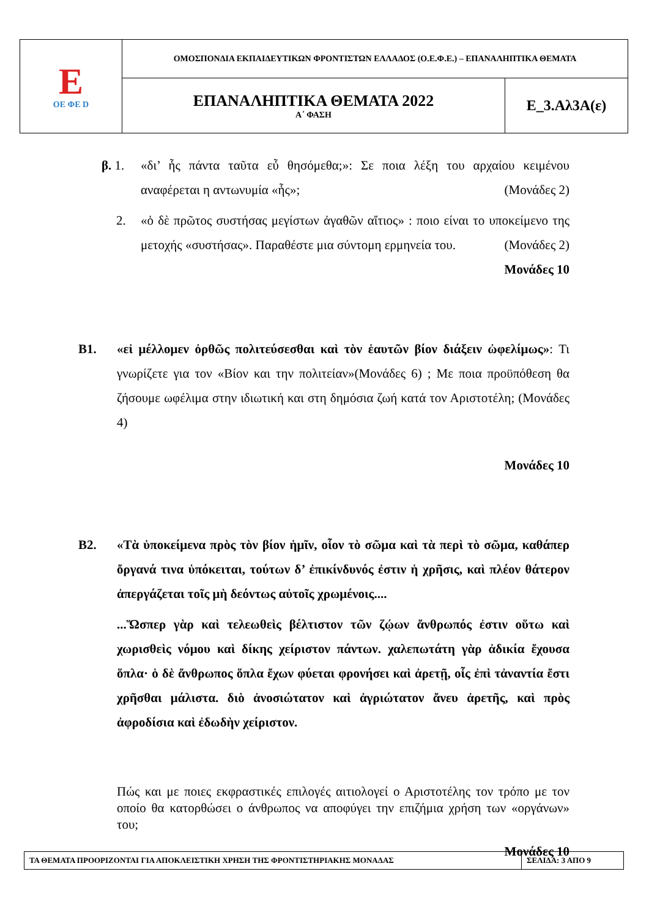| E ΟΕ ΦΕ D | ΟΜΟΣΠΟΝΔΙΑ ΕΚΠΑΙΔΕΥΤΙΚΩΝ ΦΡΟΝΤΙΣΤΩΝ ΕΛΛΑΔΟΣ (Ο.Ε.Φ.Ε.) – ΕΠΑΝΑΛΗΠΤΙΚΑ ΘΕΜΑΤΑ | |
| | ΕΠΑΝΑΛΗΠΤΙΚΑ ΘΕΜΑΤΑ 2022 Α΄ ΦΑΣΗ | Ε_3.Αλ3Α(ε) |
β. 1. «δι’ ἧς πάντα ταῦτα εὖ θησόμεθα;»: Σε ποια λέξη του αρχαίου κειμένου αναφέρεται η αντωνυμία «ἧς»; (Μονάδες 2)
2. «ὁ δὲ πρῶτος συστήσας μεγίστων ἀγαθῶν αἴτιος» : ποιο είναι το υποκείμενο της μετοχής «συστήσας». Παραθέστε μια σύντομη ερμηνεία του. (Μονάδες 2)
Μονάδες 10
Β1. «εἰ μέλλομεν ὀρθῶς πολιτεύσεσθαι καὶ τὸν ἑαυτῶν βίον διάξειν ὠφελίμως»: Τι γνωρίζετε για τον «Βίον και την πολιτείαν»(Μονάδες 6) ; Με ποια προϋπόθεση θα ζήσουμε ωφέλιμα στην ιδιωτική και στη δημόσια ζωή κατά τον Αριστοτέλη; (Μονάδες 4)
Μονάδες 10
Β2. «Τὰ ὑποκείμενα πρὸς τὸν βίον ἡμῖν, οἷον τὸ σῶμα καὶ τὰ περὶ τὸ σῶμα, καθάπερ ὄργανά τινα ὑπόκειται, τούτων δ’ ἐπικίνδυνός ἐστιν ἡ χρῆσις, καὶ πλέον θάτερον ἀπεργάζεται τοῖς μὴ δεόντως αὐτοῖς χρωμένοις....
...Ὥσπερ γὰρ καὶ τελεωθεὶς βέλτιστον τῶν ζῴων ἄνθρωπός ἐστιν οὕτω καὶ χωρισθεὶς νόμου καὶ δίκης χείριστον πάντων. χαλεπωτάτη γὰρ ἀδικία ἔχουσα ὅπλα· ὁ δὲ ἄνθρωπος ὅπλα ἔχων φύεται φρονήσει καὶ ἀρετῇ, οἷς ἐπὶ τἀναντία ἔστι χρῆσθαι μάλιστα. διὸ ἀνοσιώτατον καὶ ἀγριώτατον ἄνευ ἀρετῆς, καὶ πρὸς ἀφροδίσια καὶ ἐδωδὴν χείριστον.
Πώς και με ποιες εκφραστικές επιλογές αιτιολογεί ο Αριστοτέλης τον τρόπο με τον οποίο θα κατορθώσει ο άνθρωπος να αποφύγει την επιζήμια χρήση των «οργάνων» του;
Μονάδες 10
| ΤΑ ΘΕΜΑΤΑ ΠΡΟΟΡΙΖΟΝΤΑΙ ΓΙΑ ΑΠΟΚΛΕΙΣΤΙΚΗ ΧΡΗΣΗ ΤΗΣ ΦΡΟΝΤΙΣΤΗΡΙΑΚΗΣ ΜΟΝΑΔΑΣ | ΣΕΛΙΔΑ: 3 ΑΠΟ 9 |